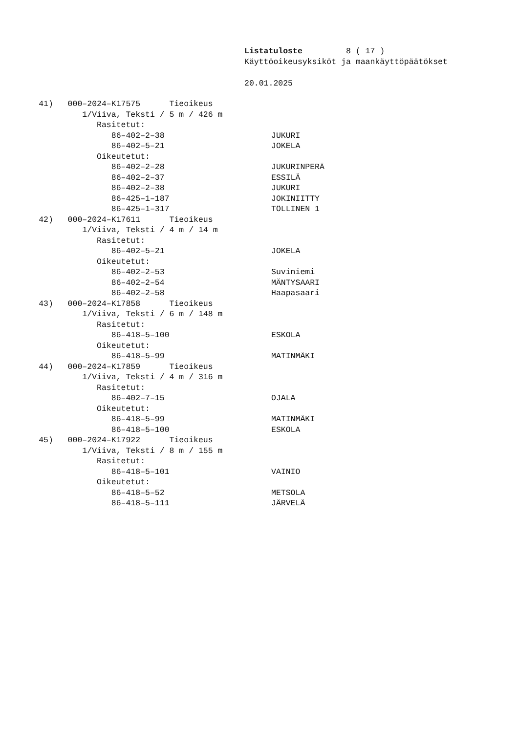Listatuloste 8 ( 17 )
Käyttöoikeusyksiköt ja maankäyttöpäätökset
20.01.2025
41) 000–2024–K17575 Tieoikeus
1/Viiva, Teksti / 5 m / 426 m
Rasitetut:
86–402–2–38 JUKURI
86–402–5–21 JOKELA
Oikeutetut:
86–402–2–28 JUKURINPERÄ
86–402–2–37 ESSILÄ
86–402–2–38 JUKURI
86–425–1–187 JOKINIITTY
86–425–1–317 TÖLLINEN 1
42) 000–2024–K17611 Tieoikeus
1/Viiva, Teksti / 4 m / 14 m
Rasitetut:
86–402–5–21 JOKELA
Oikeutetut:
86–402–2–53 Suviniemi
86–402–2–54 MÄNTYSAARI
86–402–2–58 Haapasaari
43) 000–2024–K17858 Tieoikeus
1/Viiva, Teksti / 6 m / 148 m
Rasitetut:
86–418–5–100 ESKOLA
Oikeutetut:
86–418–5–99 MATINMÄKI
44) 000–2024–K17859 Tieoikeus
1/Viiva, Teksti / 4 m / 316 m
Rasitetut:
86–402–7–15 OJALA
Oikeutetut:
86–418–5–99 MATINMÄKI
86–418–5–100 ESKOLA
45) 000–2024–K17922 Tieoikeus
1/Viiva, Teksti / 8 m / 155 m
Rasitetut:
86–418–5–101 VAINIO
Oikeutetut:
86–418–5–52 METSOLA
86–418–5–111 JÄRVELÄ